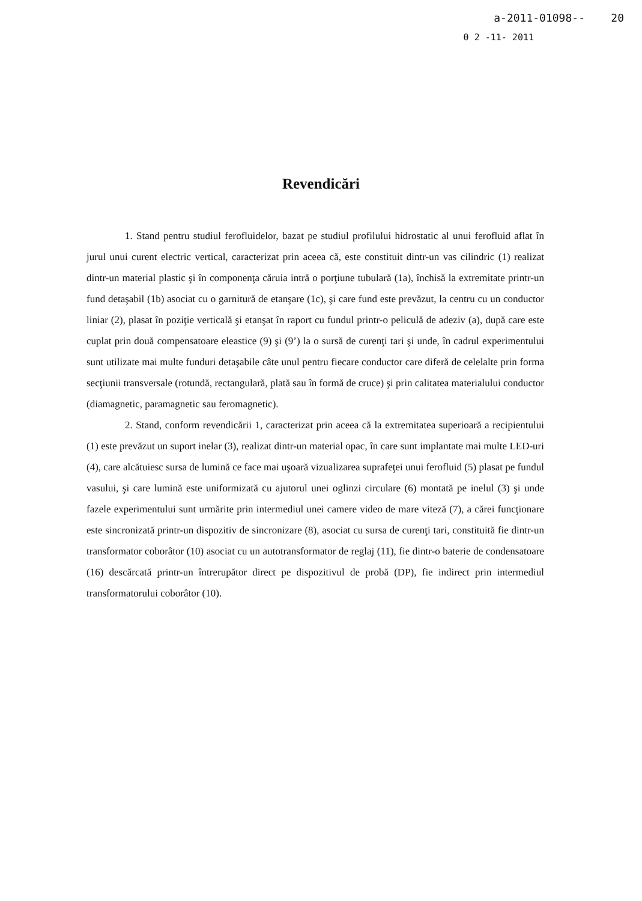a-2011-01098-- 20
0 2 -11- 2011
Revendicări
1. Stand pentru studiul ferofluidelor, bazat pe studiul profilului hidrostatic al unui ferofluid aflat în jurul unui curent electric vertical, caracterizat prin aceea că, este constituit dintr-un vas cilindric (1) realizat dintr-un material plastic şi în componenţa căruia intră o porţiune tubulară (1a), închisă la extremitate printr-un fund detaşabil (1b) asociat cu o garnitură de etanşare (1c), şi care fund este prevăzut, la centru cu un conductor liniar (2), plasat în poziţie verticală şi etanşat în raport cu fundul printr-o peliculă de adeziv (a), după care este cuplat prin două compensatoare eleastice (9) şi (9’) la o sursă de curenţi tari şi unde, în cadrul experimentului sunt utilizate mai multe funduri detaşabile câte unul pentru fiecare conductor care diferă de celelalte prin forma secţiunii transversale (rotundă, rectangulară, plată sau în formă de cruce) şi prin calitatea materialului conductor (diamagnetic, paramagnetic sau feromagnetic).
2. Stand, conform revendicării 1, caracterizat prin aceea că la extremitatea superioară a recipientului (1) este prevăzut un suport inelar (3), realizat dintr-un material opac, în care sunt implantate mai multe LED-uri (4), care alcătuiesc sursa de lumină ce face mai uşoară vizualizarea suprafeţei unui ferofluid (5) plasat pe fundul vasului, şi care lumină este uniformizată cu ajutorul unei oglinzi circulare (6) montată pe inelul (3) şi unde fazele experimentului sunt urmărite prin intermediul unei camere video de mare viteză (7), a cărei funcţionare este sincronizată printr-un dispozitiv de sincronizare (8), asociat cu sursa de curenţi tari, constituită fie dintr-un transformator coborâtor (10) asociat cu un autotransformator de reglaj (11), fie dintr-o baterie de condensatoare (16) descărcată printr-un întrerupător direct pe dispozitivul de probă (DP), fie indirect prin intermediul transformatorului coborâtor (10).